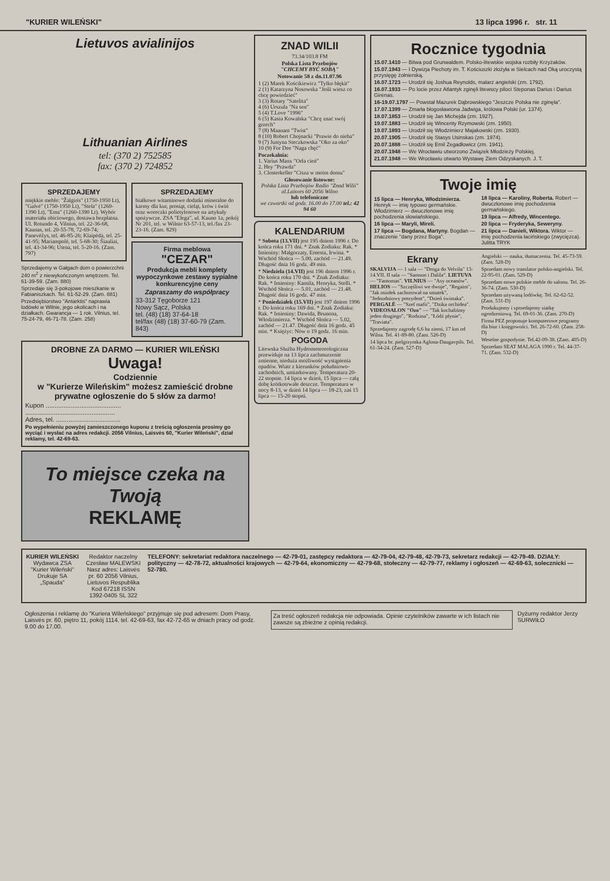"KURIER WILEŃSKI" 13 lipca 1996 r. str. 11
Lietuvos avialinijos
Lithuanian Airlines
tel: (370 2) 752585
fax: (370 2) 724852
SPRZEDAJEMY
miękkie meble: "Žalgiris" (1750-1950 Lt), "Galvė" (1750-1950 Lt), "Stela" (1260-1390 Lt), "Ema" (1260-1390 Lt). Wybór materiału obiciowego, dostawa bezpłatna. Ul. Rotundo 4, Vilnius, tel. 22-36-68, Kaunas, tel. 20-55-78, 72-69-74; Panevėžys, tel. 46-85-26; Klaipėda, tel. 25-41-95; Mariampolė, tel. 5-68-30; Šiauliai, tel. 43-34-96; Utena, tel. 5-20-16. (Zam. 797)
Sprzedajemy w Gałgach dom o powierzchni 240 m<sup>2</sup> z niewykończonym wnętrzem. Tel. 61-39-59. (Zam. 880)
Sprzedaje się 3-pokojowe mieszkanie w Fabianiszkach. Tel. 61-52-29. (Zam. 881)
Przedsiębiorstwo "Antarktis" naprawia lodówki w Wilnie, jego okolicach i na działkach. Gwarancja — 1 rok. Vilnius, tel. 75-24-79, 46-71-78. (Zam. 258)
SPRZEDAJEMY
białkowe witaminowe dodatki mineralne do karmy dla kur, prosiąt, cieląt, krów i świń oraz woreczki polietylenowe na artykuły spożywcze. ZSA "Elega", ul. Kauno 1a, pokój Nr 201, tel. w Wilnie 63-57-13, tel./fax 23-23-16. (Zam. 829)
Firma meblowa
"CEZAR"
Produkcja mebli komplety wypoczynkowe zestawy sypialne konkurencyjne ceny
Zapraszamy do współpracy
33-312 Tęgoborze 121
Nowy Sącz, Polska
tel. (48) (18) 37-64-18
tel/fax (48) (18) 37-60-79 (Zam. 843)
DROBNE ZA DARMO — KURIER WILEŃSKI Uwaga!
Codziennie
w "Kurierze Wileńskim" możesz zamieścić drobne prywatne ogłoszenie do 5 słów za darmo!
Kupon ..........................................
..................................................
Adres, tel. ....................................
Po wypełnieniu powyżej zamieszczonego kuponu z treścią ogłoszenia prosimy go wyciąć i wysłać na adres redakcji. 2056 Vilnius, Laisvės 60, "Kurier Wileński", dział reklamy, tel. 42-69-63.
To miejsce czeka na Twoją
REKLAMĘ
ZNAD WILII
73.34/103.8 FM
Polska Lista Przebojów
"CHCEMY BYĆ SOBĄ"
Notowanie 58 z dn.11.07.96
1 (2) Marek Kościkiewicz "Tylko błękit"
2 (1) Katarzyna Nosowska "Jeśli wiesz co chcę powiedzieć"
3 (3) Rotary "Satelita"
4 (6) Urszula "Na sen"
5 (4) T.Love "1996"
6 (5) Kasia Kowalska "Chcę znać swój grzech"
7 (8) Maanam "Twist"
8 (10) Robert Chojnacki "Prawie do nieba"
9 (7) Justyna Steczkowska "Oko za oko"
10 (9) For Dee "Naga chęć"
Poczekalnia:
1. Varius Manx "Orła cień"
2. Hey "Prawda"
3. Closterkeller "Cisza w moim domu"
Głosowanie listowne:
Polska Lista Przebojów Radio "Znad Wilii" al.Laisves 60 2056 Wilno
lub telefoniczne
we czwartki od godz. 16.00 do 17.00 tel.: 42 94 60
KALENDARIUM
* Sobota (13.VII) jest 195 dniem 1996 r. Do końca roku 171 dni. * Znak Zodiaku: Rak. * Imieniny: Małgorzaty, Ernesta, Irwina. * Wschód Słońca — 5.00, zachód — 21.49. Długość dnia 16 godz. 49 min.
* Niedziela (14.VII) jest 196 dniem 1996 r. Do końca roku 170 dni. * Znak Zodiaku: Rak. * Imieniny: Kamila, Henryka, Stelli. * Wschód Słońca — 5.01, zachód — 21.48. Długość dnia 16 godz. 47 min.
* Poniedziałek (15.VII) jest 197 dniem 1996 r. Do końca roku 169 dni. * Znak Zodiaku: Rak. * Imieniny: Dawida, Brunona, Włodzimierza. * Wschód Słońca — 5.02, zachód — 21.47. Długość dnia 16 godz. 45 min. * Księżyc: Nów o 19 godz. 16 min.
POGODA
Litewska Służba Hydrometeorologiczna przewiduje na 13 lipca zachmurzenie zmienne, nieduża możliwość wystąpienia opadów. Wiatr z kierunków południowo-zachodnich, umiarkowany. Temperatura 20-22 stopnie. 14 lipca w dzień, 15 lipca — całą dobę krótkotrwałe deszcze. Temperatura w nocy 8-13, w dzień 14 lipca — 18-23, zaś 15 lipca — 15-20 stopni.
Rocznice tygodnia
15.07.1410 — Bitwa pod Grunwaldem. Polsko-litewskie wojska rozbiły Krzyżaków.
15.07.1943 — I Dywizja Piechoty im. T. Kościuszki złożyła w Sielcach nad Oką uroczystą przysięgę żołnierską.
16.07.1723 — Urodził się Joshua Reynolds, malarz angielski (zm. 1792).
16.07.1933 — Po locie przez Atlantyk zginęli litewscy piloci Steponas Darius i Darius Girėnas.
16-19.07.1797 — Powstał Mazurek Dąbrowskiego "Jeszcze Polska nie zginęła".
17.07.1399 — Zmarła błogosławiona Jadwiga, królowa Polski (ur. 1374).
18.07.1853 — Urodził się Jan Michejda (zm. 1927).
19.07.1883 — Urodził się Wincenty Rzymowski (zm. 1950).
19.07.1893 — Urodził się Włodzimierz Majakowski (zm. 1930).
20.07.1905 — Urodził się Stasys Usinskas (zm. 1974).
20.07.1888 — Urodził się Emil Zegadłowicz (zm. 1941).
20.07.1948 — We Wrocławiu utworzono Związek Młodzieży Polskiej.
21.07.1948 — We Wrocławiu otwarto Wystawę Ziem Odzyskanych. J. T.
Twoje imię
15 lipca — Henryka, Włodzimierza. Henryk — imię typowo germańskie. Włodzimierz — dwuczłonowe imię pochodzenia słowiańskiego.
16 lipca — Maryli, Mireli.
17 lipca — Bogdana, Martyny. Bogdan — znaczenie "dany przez Boga".
18 lipca — Karoliny, Roberta. Robert — dwuczłonowe imię pochodzenia germańskiego.
19 lipca — Alfredy, Wincentego.
20 lipca — Fryderyka, Seweryny.
21 lipca — Danieli, Wiktora. Wiktor — imię pochodzenia łacińskiego (zwycięzca). Julitta TRYK
Ekrany
SKALVIJA — 1 sala — "Droga do Velvilu" 13-14.VII. II sala — "Samson i Dalila". LIETUVA — "Fantomas". VILNIUS — "Asy oceanów". HELIOS — "Szczęśliwi we dwoje", "Regaim", "Jak osiołek zachorował na smutek", "Jednodniowy prezydent", "Dzień świstaka". PERGALĖ — "Szef mafii", "Dzika orchidea". VIDEOSALON "Ozo" — "Tak kochaliśmy jeden drugiego", "Rodzina", "Łódź płynie", "Traviata".
Sprzedajemy zagrodę 6,6 ha ziemi, 17 km od Wilna. Tel. 41-89-80. (Zam. 526-D)
14 lipca br. pielgrzymka Aglona-Daugavpils. Tel. 61-34-24. (Zam. 527-D)
Angielski — nauka, tłumaczenia. Tel. 45-73-59. (Zam. 528-D)
Sprzedam nowy translator polsko-angielski. Tel. 22-95-01. (Zam. 529-D)
Sprzedam nowe polskie meble do salonu. Tel. 26-36-74. (Zam. 530-D)
Sprzedam używaną lodówkę. Tel. 62-62-52. (Zam. 531-D)
Produkujemy i sprzedajemy siatkę ogrodzeniową. Tel. 69-01-36. (Zam. 270-D)
Firma PEZ proponuje komputerowe programy dla biur i księgowości. Tel. 26-72-60. (Zam. 258-D)
Weselne gospodynie. Tel.42-09-38. (Zam. 405-D)
Sprzedam SEAT MALAGA 1990 r. Tel. 44-37-71. (Zam. 532-D)
KURIER WILEŃSKI
Wydawca ZSA "Kurier Wileński"
Drukuje SA „Spauda"
Redaktor naczelny
Czesław MALEWSKI
Nasz adres: Laisvės pr. 60 2056 Vilnius, Lietuvos Respublika Kod 67218 ISSN 1392-0405 SL 322
TELEFONY: sekretariat redaktora naczelnego — 42-79-01, zastępcy redaktora — 42-79-04, 42-79-48, 42-79-73, sekretarz redakcji — 42-79-49. DZIAŁY: polityczny — 42-78-72, aktualności krajowych — 42-79-64, ekonomiczny — 42-79-68, stołeczny — 42-79-77, reklamy i ogłoszeń — 42-69-63, solecznicki — 52-780.
Ogłoszenia i reklamę do "Kuriera Wileńskiego" przyjmuje się pod adresem: Dom Prasy, Laisvės pr. 60, piętro 11, pokój 1114, tel. 42-69-63, fax 42-72-65 w dniach pracy od godz. 9.00 do 17.00.
Za treść ogłoszeń redakcja nie odpowiada. Opinie czytelników zawarte w ich listach nie zawsze są zbieżne z opinią redakcji.
Dyżurny redaktor Jerzy SURWIŁO